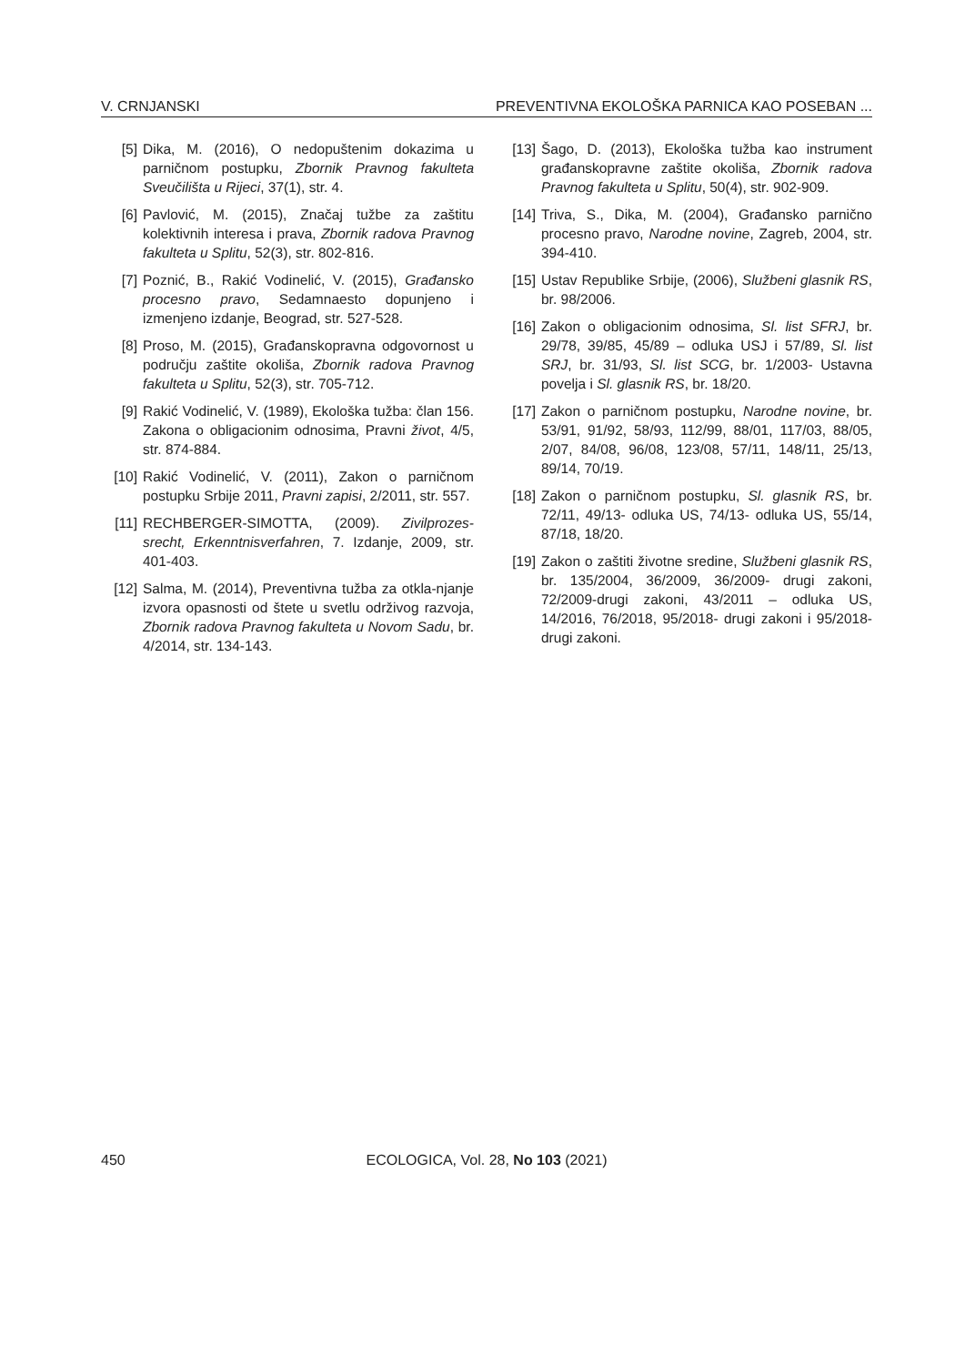V. CRNJANSKI PREVENTIVNA EKOLOŠKA PARNICA KAO POSEBAN ...
[5] Dika, M. (2016), O nedopuštenim dokazima u parničnom postupku, Zbornik Pravnog fakulteta Sveučilišta u Rijeci, 37(1), str. 4.
[6] Pavlović, M. (2015), Značaj tužbe za zaštitu kolektivnih interesa i prava, Zbornik radova Pravnog fakulteta u Splitu, 52(3), str. 802-816.
[7] Poznić, B., Rakić Vodinelić, V. (2015), Građansko procesno pravo, Sedamnaesto dopunjeno i izmenjeno izdanje, Beograd, str. 527-528.
[8] Proso, M. (2015), Građanskopravna odgovornost u području zaštite okoliša, Zbornik radova Pravnog fakulteta u Splitu, 52(3), str. 705-712.
[9] Rakić Vodinelić, V. (1989), Ekološka tužba: član 156. Zakona o obligacionim odnosima, Pravni život, 4/5, str. 874-884.
[10] Rakić Vodinelić, V. (2011), Zakon o parničnom postupku Srbije 2011, Pravni zapisi, 2/2011, str. 557.
[11] RECHBERGER-SIMOTTA, (2009). Zivilprozes-srecht, Erkenntnisverfahren, 7. Izdanje, 2009, str. 401-403.
[12] Salma, M. (2014), Preventivna tužba za otkla-njanje izvora opasnosti od štete u svetlu održivog razvoja, Zbornik radova Pravnog fakulteta u Novom Sadu, br. 4/2014, str. 134-143.
[13] Šago, D. (2013), Ekološka tužba kao instrument građanskopravne zaštite okoliša, Zbornik radova Pravnog fakulteta u Splitu, 50(4), str. 902-909.
[14] Triva, S., Dika, M. (2004), Građansko parnično procesno pravo, Narodne novine, Zagreb, 2004, str. 394-410.
[15] Ustav Republike Srbije, (2006), Službeni glasnik RS, br. 98/2006.
[16] Zakon o obligacionim odnosima, Sl. list SFRJ, br. 29/78, 39/85, 45/89 – odluka USJ i 57/89, Sl. list SRJ, br. 31/93, Sl. list SCG, br. 1/2003- Ustavna povelja i Sl. glasnik RS, br. 18/20.
[17] Zakon o parničnom postupku, Narodne novine, br. 53/91, 91/92, 58/93, 112/99, 88/01, 117/03, 88/05, 2/07, 84/08, 96/08, 123/08, 57/11, 148/11, 25/13, 89/14, 70/19.
[18] Zakon o parničnom postupku, Sl. glasnik RS, br. 72/11, 49/13- odluka US, 74/13- odluka US, 55/14, 87/18, 18/20.
[19] Zakon o zaštiti životne sredine, Službeni glasnik RS, br. 135/2004, 36/2009, 36/2009- drugi zakoni, 72/2009-drugi zakoni, 43/2011 – odluka US, 14/2016, 76/2018, 95/2018- drugi zakoni i 95/2018- drugi zakoni.
450 ECOLOGICA, Vol. 28, No 103 (2021)